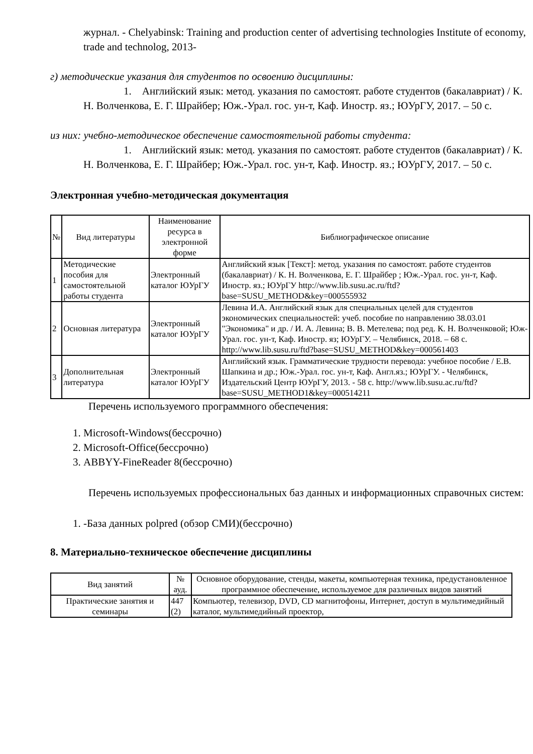журнал. - Chelyabinsk: Training and production center of advertising technologies Institute of economy, trade and technolog, 2013-
г) методические указания для студентов по освоению дисциплины:
1. Английский язык: метод. указания по самостоят. работе студентов (бакалавриат) / К. Н. Волченкова, Е. Г. Шрайбер; Юж.-Урал. гос. ун-т, Каф. Иностр. яз.; ЮУрГУ, 2017. – 50 с.
из них: учебно-методическое обеспечение самостоятельной работы студента:
1. Английский язык: метод. указания по самостоят. работе студентов (бакалавриат) / К. Н. Волченкова, Е. Г. Шрайбер; Юж.-Урал. гос. ун-т, Каф. Иностр. яз.; ЮУрГУ, 2017. – 50 с.
Электронная учебно-методическая документация
| № | Вид литературы | Наименование ресурса в электронной форме | Библиографическое описание |
| --- | --- | --- | --- |
| 1 | Методические пособия для самостоятельной работы студента | Электронный каталог ЮУрГУ | Английский язык [Текст]: метод. указания по самостоят. работе студентов (бакалавриат) / К. Н. Волченкова, Е. Г. Шрайбер ; Юж.-Урал. гос. ун-т, Каф. Иностр. яз.; ЮУрГУ http://www.lib.susu.ac.ru/ftd?base=SUSU_METHOD&key=000555932 |
| 2 | Основная литература | Электронный каталог ЮУрГУ | Левина И.А. Английский язык для специальных целей для студентов экономических специальностей: учеб. пособие по направлению 38.03.01 "Экономика" и др. / И. А. Левина; В. В. Метелева; под ред. К. Н. Волченковой; Юж-Урал. гос. ун-т, Каф. Иностр. яз; ЮУрГУ. – Челябинск, 2018. – 68 с. http://www.lib.susu.ru/ftd?base=SUSU_METHOD&key=000561403 |
| 3 | Дополнительная литература | Электронный каталог ЮУрГУ | Английский язык. Грамматические трудности перевода: учебное пособие / Е.В. Шапкина и др.; Юж.-Урал. гос. ун-т, Каф. Англ.яз.; ЮУрГУ. - Челябинск, Издательский Центр ЮУрГУ, 2013. - 58 с. http://www.lib.susu.ac.ru/ftd?base=SUSU_METHOD1&key=000514211 |
Перечень используемого программного обеспечения:
1. Microsoft-Windows(бессрочно)
2. Microsoft-Office(бессрочно)
3. ABBYY-FineReader 8(бессрочно)
Перечень используемых профессиональных баз данных и информационных справочных систем:
1. -База данных polpred (обзор СМИ)(бессрочно)
8. Материально-техническое обеспечение дисциплины
| Вид занятий | № ауд. | Основное оборудование, стенды, макеты, компьютерная техника, предустановленное программное обеспечение, используемое для различных видов занятий |
| --- | --- | --- |
| Практические занятия и семинары | 447 (2) | Компьютер, телевизор, DVD, CD магнитофоны, Интернет, доступ в мультимедийный каталог, мультимедийный проектор, |